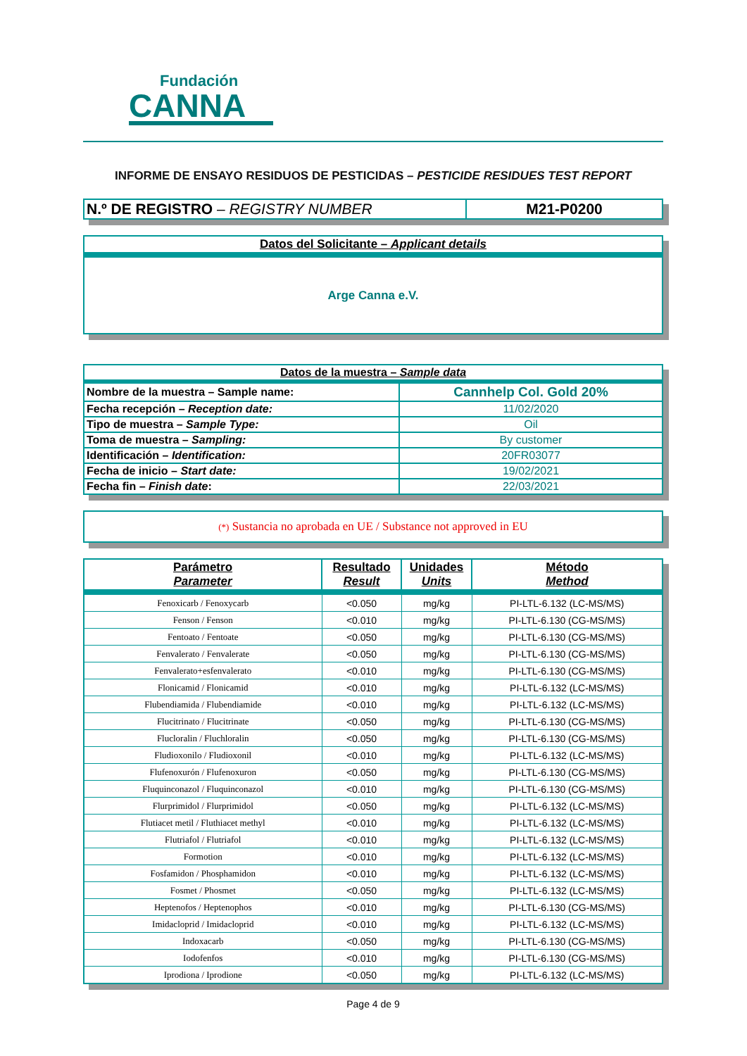Fundación
CANNA
INFORME DE ENSAYO RESIDUOS DE PESTICIDAS – PESTICIDE RESIDUES TEST REPORT
| N.º DE REGISTRO – REGISTRY NUMBER | M21-P0200 |
| Datos del Solicitante – Applicant details |
| Arge Canna e.V. |
| Datos de la muestra – Sample data | |
| Nombre de la muestra – Sample name: | Cannhelp Col. Gold 20% |
| Fecha recepción – Reception date: | 11/02/2020 |
| Tipo de muestra – Sample Type: | Oil |
| Toma de muestra – Sampling: | By customer |
| Identificación – Identification: | 20FR03077 |
| Fecha de inicio – Start date: | 19/02/2021 |
| Fecha fin – Finish date : | 22/03/2021 |
| (*) Sustancia no aprobada en UE / Substance not approved in EU |
| Parámetro Parameter | Resultado Result | Unidades Units | Método Method |
| --- | --- | --- | --- |
| Fenoxicarb / Fenoxycarb | <0.050 | mg/kg | PI-LTL-6.132 (LC-MS/MS) |
| Fenson / Fenson | <0.010 | mg/kg | PI-LTL-6.130 (CG-MS/MS) |
| Fentoato / Fentoate | <0.050 | mg/kg | PI-LTL-6.130 (CG-MS/MS) |
| Fenvalerato / Fenvalerate | <0.050 | mg/kg | PI-LTL-6.130 (CG-MS/MS) |
| Fenvalerato+esfenvalerato | <0.010 | mg/kg | PI-LTL-6.130 (CG-MS/MS) |
| Flonicamid / Flonicamid | <0.010 | mg/kg | PI-LTL-6.132 (LC-MS/MS) |
| Flubendiamida / Flubendiamide | <0.010 | mg/kg | PI-LTL-6.132 (LC-MS/MS) |
| Flucitrinato / Flucitrinate | <0.050 | mg/kg | PI-LTL-6.130 (CG-MS/MS) |
| Flucloralin / Fluchloralin | <0.050 | mg/kg | PI-LTL-6.130 (CG-MS/MS) |
| Fludioxonilo / Fludioxonil | <0.010 | mg/kg | PI-LTL-6.132 (LC-MS/MS) |
| Flufenoxurón / Flufenoxuron | <0.050 | mg/kg | PI-LTL-6.130 (CG-MS/MS) |
| Fluquinconazol / Fluquinconazol | <0.010 | mg/kg | PI-LTL-6.130 (CG-MS/MS) |
| Flurprimidol / Flurprimidol | <0.050 | mg/kg | PI-LTL-6.132 (LC-MS/MS) |
| Flutiacet metil / Fluthiacet methyl | <0.010 | mg/kg | PI-LTL-6.132 (LC-MS/MS) |
| Flutriafol / Flutriafol | <0.010 | mg/kg | PI-LTL-6.132 (LC-MS/MS) |
| Formotion | <0.010 | mg/kg | PI-LTL-6.132 (LC-MS/MS) |
| Fosfamidon / Phosphamidon | <0.010 | mg/kg | PI-LTL-6.132 (LC-MS/MS) |
| Fosmet / Phosmet | <0.050 | mg/kg | PI-LTL-6.132 (LC-MS/MS) |
| Heptenofos / Heptenophos | <0.010 | mg/kg | PI-LTL-6.130 (CG-MS/MS) |
| Imidacloprid / Imidacloprid | <0.010 | mg/kg | PI-LTL-6.132 (LC-MS/MS) |
| Indoxacarb | <0.050 | mg/kg | PI-LTL-6.130 (CG-MS/MS) |
| Iodofenfos | <0.010 | mg/kg | PI-LTL-6.130 (CG-MS/MS) |
| Iprodiona / Iprodione | <0.050 | mg/kg | PI-LTL-6.132 (LC-MS/MS) |
Page 4 de 9